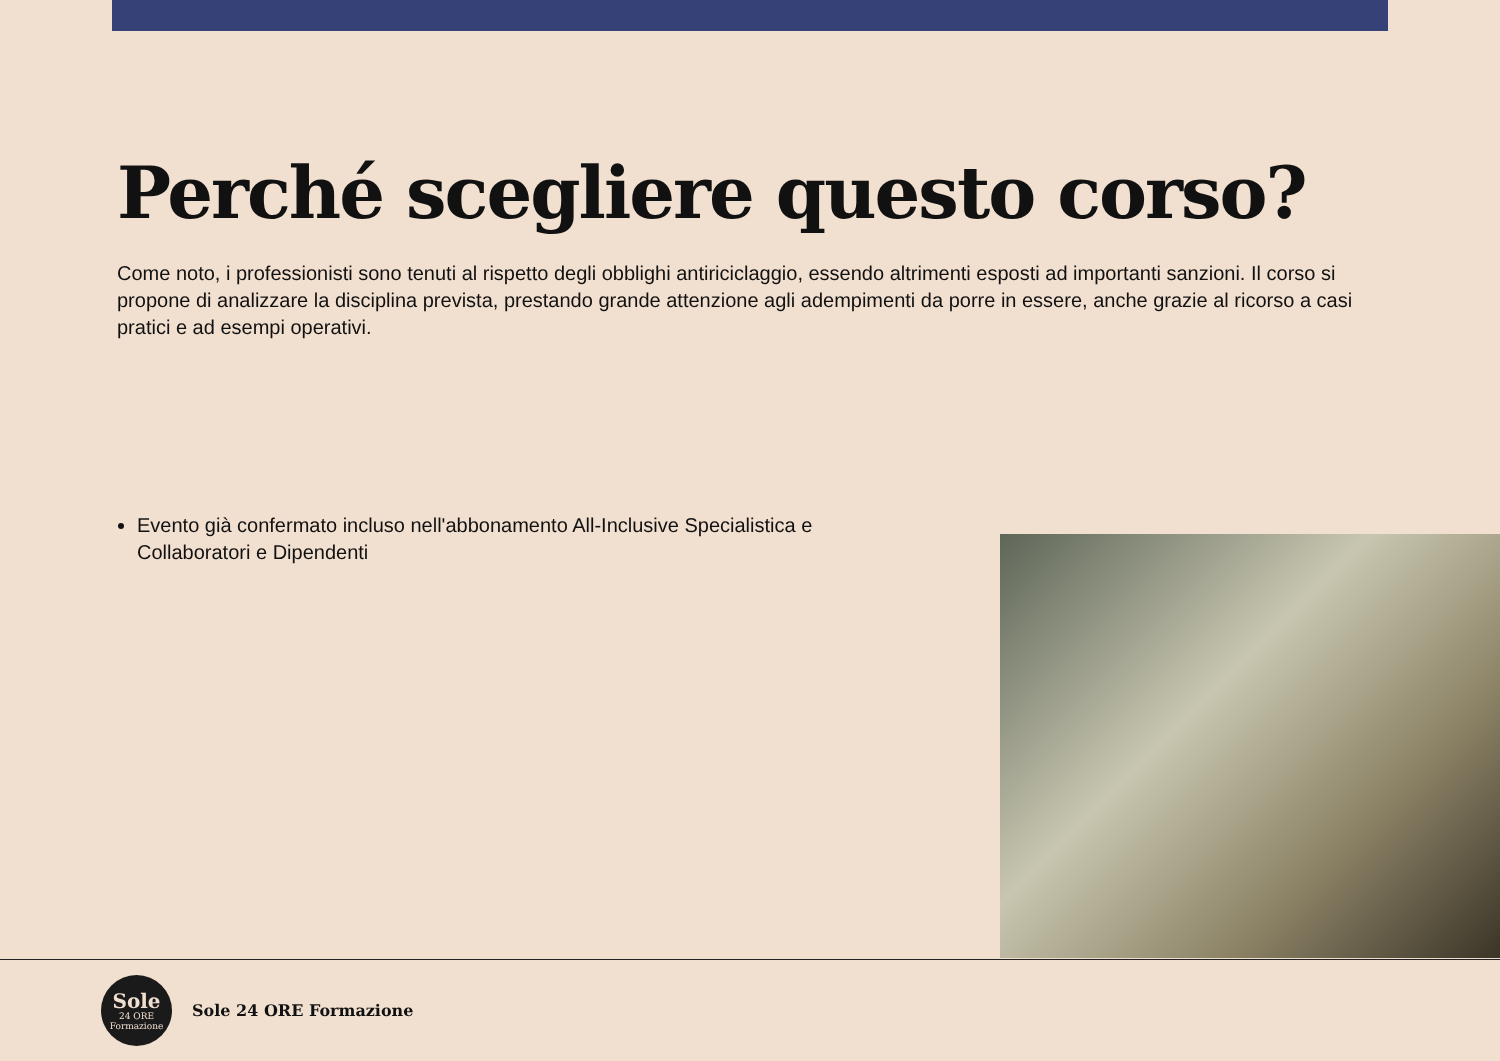Perché scegliere questo corso?
Come noto, i professionisti sono tenuti al rispetto degli obblighi antiriciclaggio, essendo altrimenti esposti ad importanti sanzioni. Il corso si propone di analizzare la disciplina prevista, prestando grande attenzione agli adempimenti da porre in essere, anche grazie al ricorso a casi pratici e ad esempi operativi.
Evento già confermato incluso nell'abbonamento All-Inclusive Specialistica e Collaboratori e Dipendenti
Sole
24 ORE
Formazione
Sole 24 ORE Formazione